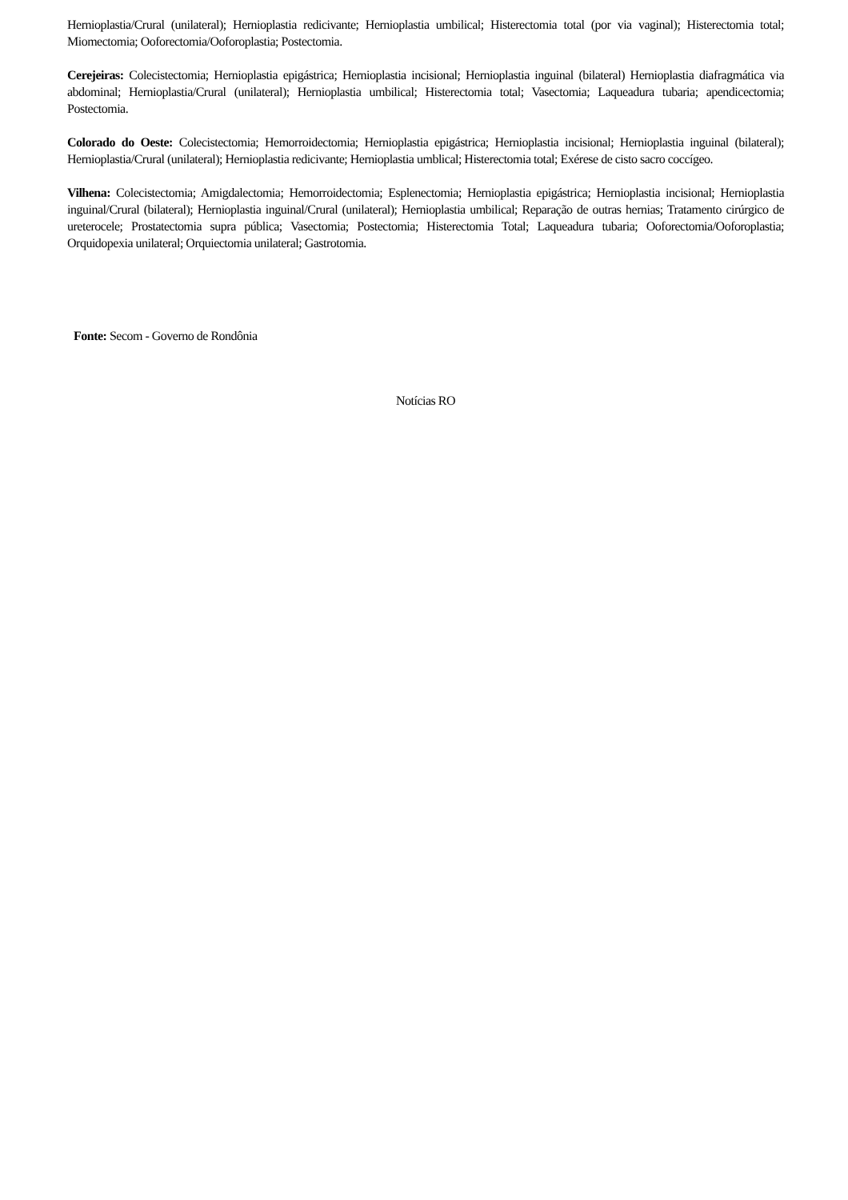Hernioplastia/Crural (unilateral); Hernioplastia redicivante; Hernioplastia umbilical; Histerectomia total (por via vaginal); Histerectomia total; Miomectomia; Ooforectomia/Ooforoplastia; Postectomia.
Cerejeiras: Colecistectomia; Hernioplastia epigástrica; Hernioplastia incisional; Hernioplastia inguinal (bilateral) Hernioplastia diafragmática via abdominal; Hernioplastia/Crural (unilateral); Hernioplastia umbilical; Histerectomia total; Vasectomia; Laqueadura tubaria; apendicectomia; Postectomia.
Colorado do Oeste: Colecistectomia; Hemorroidectomia; Hernioplastia epigástrica; Hernioplastia incisional; Hernioplastia inguinal (bilateral); Hernioplastia/Crural (unilateral); Hernioplastia redicivante; Hernioplastia umblical; Histerectomia total; Exérese de cisto sacro coccígeo.
Vilhena: Colecistectomia; Amigdalectomia; Hemorroidectomia; Esplenectomia; Hernioplastia epigástrica; Hernioplastia incisional; Hernioplastia inguinal/Crural (bilateral); Hernioplastia inguinal/Crural (unilateral); Hernioplastia umbilical; Reparação de outras hernias; Tratamento cirúrgico de ureterocele; Prostatectomia supra pública; Vasectomia; Postectomia; Histerectomia Total; Laqueadura tubaria; Ooforectomia/Ooforoplastia; Orquidopexia unilateral; Orquiectomia unilateral; Gastrotomia.
Fonte: Secom - Governo de Rondônia
Notícias RO